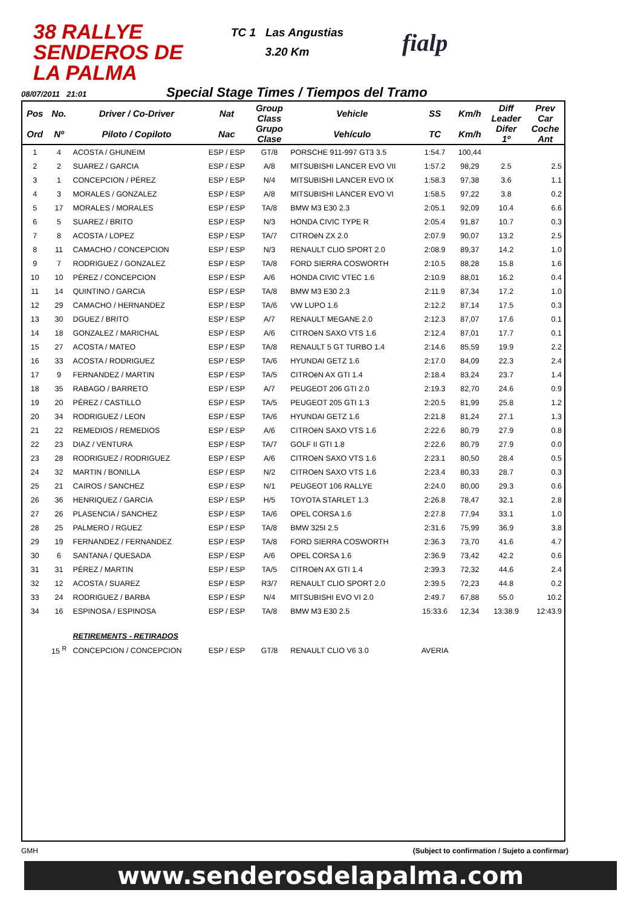38 RALLYE SENDEROS DE LA PALMA
TC 1 Las Angustias
3.20 Km
fialp
08/07/2011 21:01 Special Stage Times / Tiempos del Tramo
| Pos | No. | Driver / Co-Driver | Nat | Group Class | Vehicle | SS | Km/h | Diff Leader | Prev Car |
| --- | --- | --- | --- | --- | --- | --- | --- | --- | --- |
| Ord | Nº | Piloto / Copiloto | Nac | Grupo Clase | Vehículo | TC | Km/h | Difer 1º | Coche Ant |
| 1 | 4 | ACOSTA / GHUNEIM | ESP / ESP | GT/8 | PORSCHE 911-997 GT3 3.5 | 1:54.7 | 100,44 | | |
| 2 | 2 | SUAREZ / GARCIA | ESP / ESP | A/8 | MITSUBISHI LANCER EVO VII | 1:57.2 | 98,29 | 2.5 | 2.5 |
| 3 | 1 | CONCEPCION / PÉREZ | ESP / ESP | N/4 | MITSUBISHI LANCER EVO IX | 1:58.3 | 97,38 | 3.6 | 1.1 |
| 4 | 3 | MORALES / GONZALEZ | ESP / ESP | A/8 | MITSUBISHI LANCER EVO VI | 1:58.5 | 97,22 | 3.8 | 0.2 |
| 5 | 17 | MORALES / MORALES | ESP / ESP | TA/8 | BMW M3 E30 2.3 | 2:05.1 | 92,09 | 10.4 | 6.6 |
| 6 | 5 | SUAREZ / BRITO | ESP / ESP | N/3 | HONDA CIVIC TYPE R | 2:05.4 | 91,87 | 10.7 | 0.3 |
| 7 | 8 | ACOSTA / LOPEZ | ESP / ESP | TA/7 | CITROëN ZX 2.0 | 2:07.9 | 90,07 | 13.2 | 2.5 |
| 8 | 11 | CAMACHO / CONCEPCION | ESP / ESP | N/3 | RENAULT CLIO SPORT 2.0 | 2:08.9 | 89,37 | 14.2 | 1.0 |
| 9 | 7 | RODRIGUEZ / GONZALEZ | ESP / ESP | TA/8 | FORD SIERRA COSWORTH | 2:10.5 | 88,28 | 15.8 | 1.6 |
| 10 | 10 | PÉREZ / CONCEPCION | ESP / ESP | A/6 | HONDA CIVIC VTEC 1.6 | 2:10.9 | 88,01 | 16.2 | 0.4 |
| 11 | 14 | QUINTINO / GARCIA | ESP / ESP | TA/8 | BMW M3 E30 2.3 | 2:11.9 | 87,34 | 17.2 | 1.0 |
| 12 | 29 | CAMACHO / HERNANDEZ | ESP / ESP | TA/6 | VW LUPO 1.6 | 2:12.2 | 87,14 | 17.5 | 0.3 |
| 13 | 30 | DGUEZ / BRITO | ESP / ESP | A/7 | RENAULT MEGANE 2.0 | 2:12.3 | 87,07 | 17.6 | 0.1 |
| 14 | 18 | GONZALEZ / MARICHAL | ESP / ESP | A/6 | CITROëN SAXO VTS 1.6 | 2:12.4 | 87,01 | 17.7 | 0.1 |
| 15 | 27 | ACOSTA / MATEO | ESP / ESP | TA/8 | RENAULT 5 GT TURBO 1.4 | 2:14.6 | 85,59 | 19.9 | 2.2 |
| 16 | 33 | ACOSTA / RODRIGUEZ | ESP / ESP | TA/6 | HYUNDAI GETZ 1.6 | 2:17.0 | 84,09 | 22.3 | 2.4 |
| 17 | 9 | FERNANDEZ / MARTIN | ESP / ESP | TA/5 | CITROëN AX GTI 1.4 | 2:18.4 | 83,24 | 23.7 | 1.4 |
| 18 | 35 | RABAGO / BARRETO | ESP / ESP | A/7 | PEUGEOT 206 GTI 2.0 | 2:19.3 | 82,70 | 24.6 | 0.9 |
| 19 | 20 | PÉREZ / CASTILLO | ESP / ESP | TA/5 | PEUGEOT 205 GTI 1.3 | 2:20.5 | 81,99 | 25.8 | 1.2 |
| 20 | 34 | RODRIGUEZ / LEON | ESP / ESP | TA/6 | HYUNDAI GETZ 1.6 | 2:21.8 | 81,24 | 27.1 | 1.3 |
| 21 | 22 | REMEDIOS / REMEDIOS | ESP / ESP | A/6 | CITROëN SAXO VTS 1.6 | 2:22.6 | 80,79 | 27.9 | 0.8 |
| 22 | 23 | DIAZ / VENTURA | ESP / ESP | TA/7 | GOLF II GTI 1.8 | 2:22.6 | 80,79 | 27.9 | 0.0 |
| 23 | 28 | RODRIGUEZ / RODRIGUEZ | ESP / ESP | A/6 | CITROëN SAXO VTS 1.6 | 2:23.1 | 80,50 | 28.4 | 0.5 |
| 24 | 32 | MARTIN / BONILLA | ESP / ESP | N/2 | CITROëN SAXO VTS 1.6 | 2:23.4 | 80,33 | 28.7 | 0.3 |
| 25 | 21 | CAIROS / SANCHEZ | ESP / ESP | N/1 | PEUGEOT 106 RALLYE | 2:24.0 | 80,00 | 29.3 | 0.6 |
| 26 | 36 | HENRIQUEZ / GARCIA | ESP / ESP | H/5 | TOYOTA STARLET 1.3 | 2:26.8 | 78,47 | 32.1 | 2.8 |
| 27 | 26 | PLASENCIA / SANCHEZ | ESP / ESP | TA/6 | OPEL CORSA 1.6 | 2:27.8 | 77,94 | 33.1 | 1.0 |
| 28 | 25 | PALMERO / RGUEZ | ESP / ESP | TA/8 | BMW 325I 2.5 | 2:31.6 | 75,99 | 36.9 | 3.8 |
| 29 | 19 | FERNANDEZ / FERNANDEZ | ESP / ESP | TA/8 | FORD SIERRA COSWORTH | 2:36.3 | 73,70 | 41.6 | 4.7 |
| 30 | 6 | SANTANA / QUESADA | ESP / ESP | A/6 | OPEL CORSA 1.6 | 2:36.9 | 73,42 | 42.2 | 0.6 |
| 31 | 31 | PÉREZ / MARTIN | ESP / ESP | TA/5 | CITROëN AX GTI 1.4 | 2:39.3 | 72,32 | 44.6 | 2.4 |
| 32 | 12 | ACOSTA / SUAREZ | ESP / ESP | R3/7 | RENAULT CLIO SPORT 2.0 | 2:39.5 | 72,23 | 44.8 | 0.2 |
| 33 | 24 | RODRIGUEZ / BARBA | ESP / ESP | N/4 | MITSUBISHI EVO VI 2.0 | 2:49.7 | 67,88 | 55.0 | 10.2 |
| 34 | 16 | ESPINOSA / ESPINOSA | ESP / ESP | TA/8 | BMW M3 E30 2.5 | 15:33.6 | 12,34 | 13:38.9 | 12:43.9 |
| | | RETIREMENTS - RETIRADOS | | | | | | | |
| | 15 <sup>R</sup> | CONCEPCION / CONCEPCION | ESP / ESP | GT/8 | RENAULT CLIO V6 3.0 | AVERIA | | | |
GMH (Subject to confirmation / Sujeto a confirmar)
www.senderosdelapalma.com